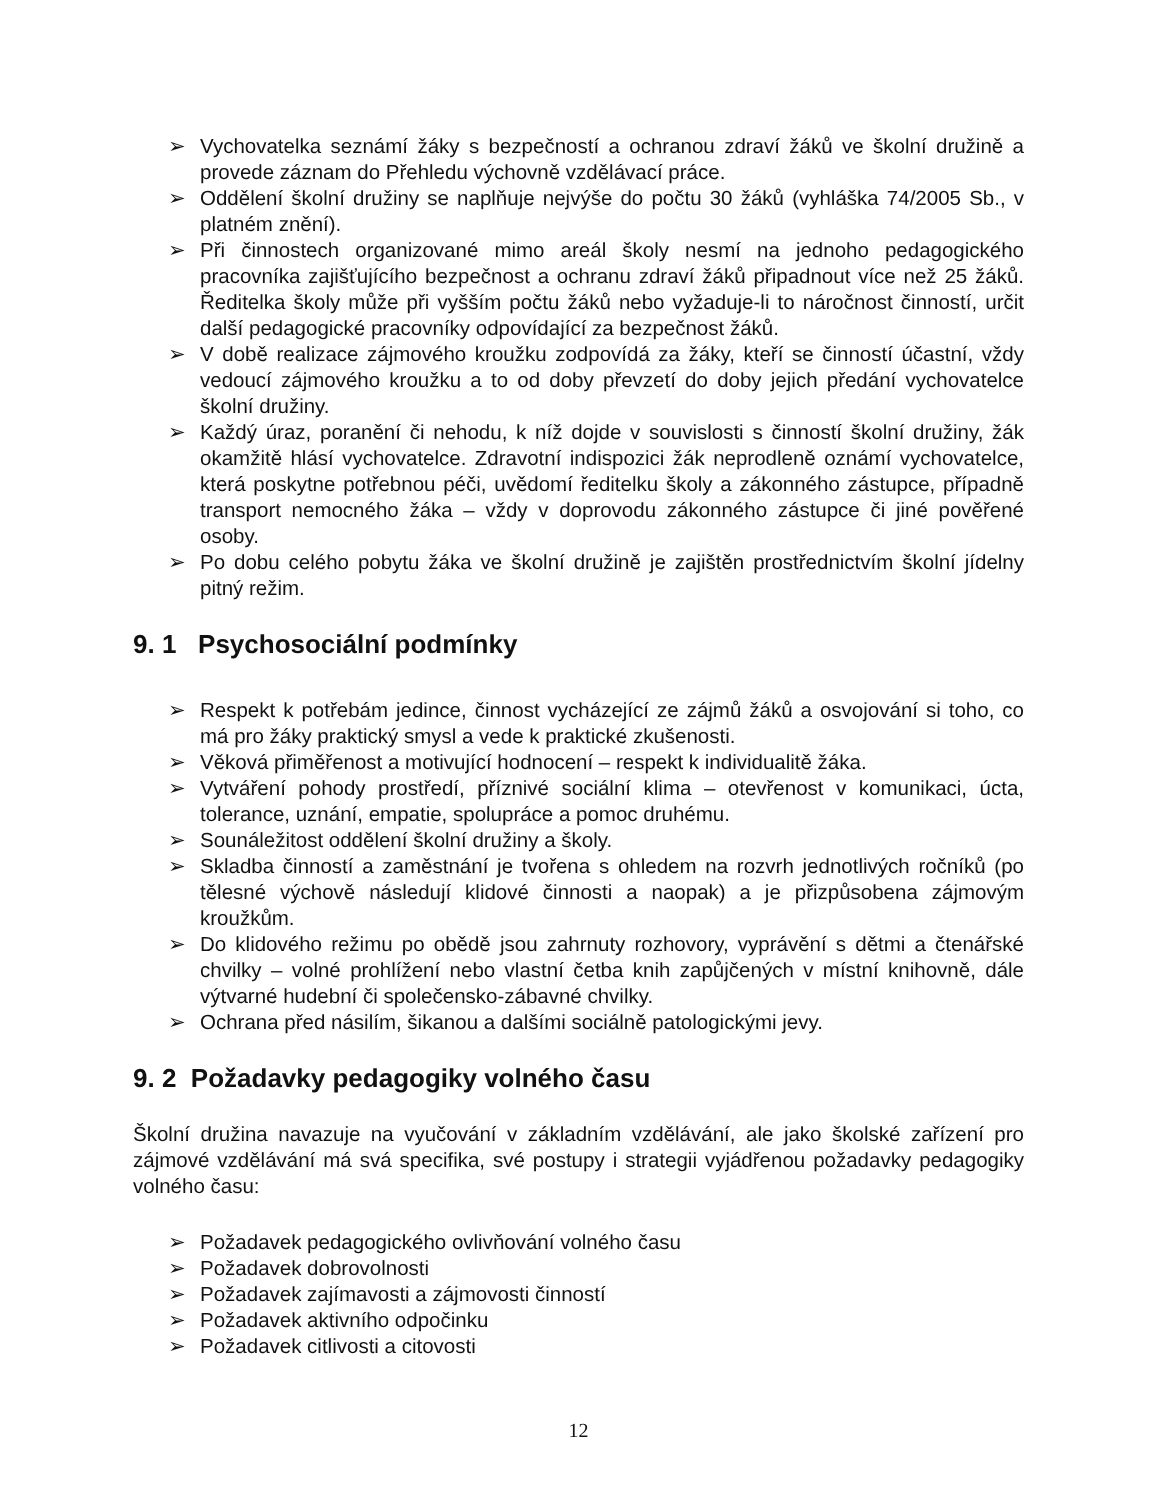➢ Vychovatelka seznámí žáky s bezpečností a ochranou zdraví žáků ve školní družině a provede záznam do Přehledu výchovně vzdělávací práce.
➢ Oddělení školní družiny se naplňuje nejvýše do počtu 30 žáků (vyhláška 74/2005 Sb., v platném znění).
➢ Při činnostech organizované mimo areál školy nesmí na jednoho pedagogického pracovníka zajišťujícího bezpečnost a ochranu zdraví žáků připadnout více než 25 žáků. Ředitelka školy může při vyšším počtu žáků nebo vyžaduje-li to náročnost činností, určit další pedagogické pracovníky odpovídající za bezpečnost žáků.
➢ V době realizace zájmového kroužku zodpovídá za žáky, kteří se činností účastní, vždy vedoucí zájmového kroužku a to od doby převzetí do doby jejich předání vychovatelce školní družiny.
➢ Každý úraz, poranění či nehodu, k níž dojde v souvislosti s činností školní družiny, žák okamžitě hlásí vychovatelce. Zdravotní indispozici žák neprodleně oznámí vychovatelce, která poskytne potřebnou péči, uvědomí ředitelku školy a zákonného zástupce, případně transport nemocného žáka – vždy v doprovodu zákonného zástupce či jiné pověřené osoby.
➢ Po dobu celého pobytu žáka ve školní družině je zajištěn prostřednictvím školní jídelny pitný režim.
9. 1 Psychosociální podmínky
➢ Respekt k potřebám jedince, činnost vycházející ze zájmů žáků a osvojování si toho, co má pro žáky praktický smysl a vede k praktické zkušenosti.
➢ Věková přiměřenost a motivující hodnocení – respekt k individualitě žáka.
➢ Vytváření pohody prostředí, příznivé sociální klima – otevřenost v komunikaci, úcta, tolerance, uznání, empatie, spolupráce a pomoc druhému.
➢ Sounáležitost oddělení školní družiny a školy.
➢ Skladba činností a zaměstnání je tvořena s ohledem na rozvrh jednotlivých ročníků (po tělesné výchově následují klidové činnosti a naopak) a je přizpůsobena zájmovým kroužkům.
➢ Do klidového režimu po obědě jsou zahrnuty rozhovory, vyprávění s dětmi a čtenářské chvilky – volné prohlížení nebo vlastní četba knih zapůjčených v místní knihovně, dále výtvarné hudební či společensko-zábavné chvilky.
➢ Ochrana před násilím, šikanou a dalšími sociálně patologickými jevy.
9. 2 Požadavky pedagogiky volného času
Školní družina navazuje na vyučování v základním vzdělávání, ale jako školské zařízení pro zájmové vzdělávání má svá specifika, své postupy i strategii vyjádřenou požadavky pedagogiky volného času:
➢ Požadavek pedagogického ovlivňování volného času
➢ Požadavek dobrovolnosti
➢ Požadavek zajímavosti a zájmovosti činností
➢ Požadavek aktivního odpočinku
➢ Požadavek citlivosti a citovosti
12